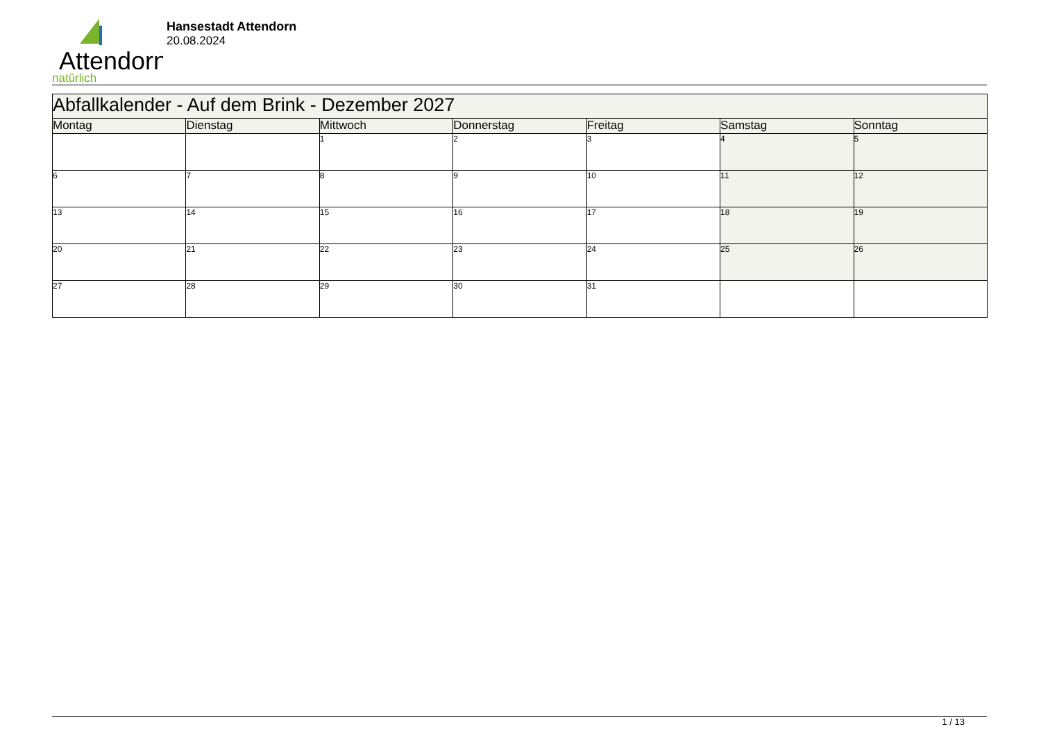Attendorn
natürlich
Hansestadt Attendorn
20.08.2024
| Abfallkalender - Auf dem Brink - Dezember 2027 | | | | | | |
| --- | --- | --- | --- | --- | --- | --- |
| Montag | Dienstag | Mittwoch | Donnerstag | Freitag | Samstag | Sonntag |
| | | 1 | 2 | 3 | 4 | 5 |
| 6 | 7 | 8 | 9 | 10 | 11 | 12 |
| 13 | 14 | 15 | 16 | 17 | 18 | 19 |
| 20 | 21 | 22 | 23 | 24 | 25 | 26 |
| 27 | 28 | 29 | 30 | 31 | | |
1 / 13